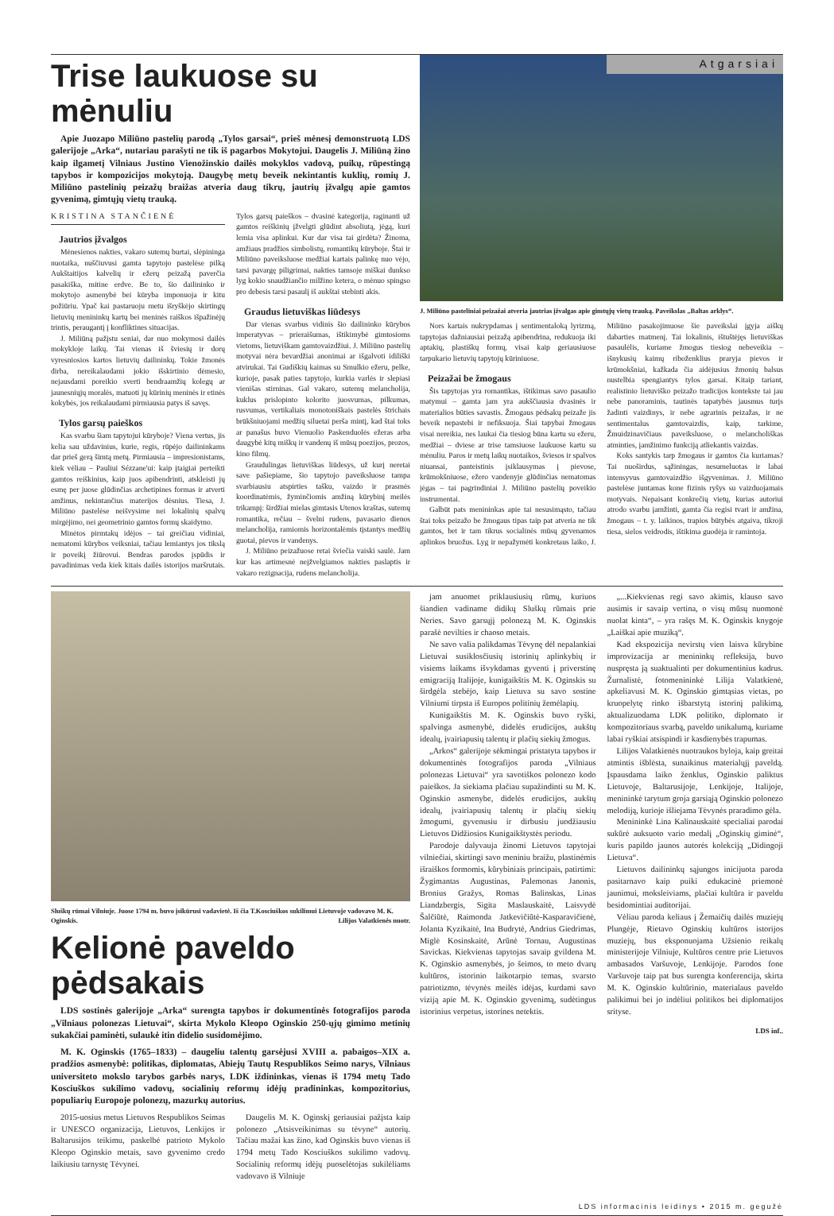Trise laukuose su mėnuliu
Apie Juozapo Miliūno pastelių parodą „Tylos garsai“, prieš mėnesį demonstruotą LDS galerijoje „Arka“, nutariau parašyti ne tik iš pagarbos Mokytojui. Daugelis J. Miliūną žino kaip ilgametį Vilniaus Justino Vienožinskio dailės mokyklos vadovą, puikų, rūpestingą tapybos ir kompozicijos mokytoją. Daugybę metų beveik nekintantis kuklių, romių J. Miliūno pastelinių peizažų braižas atveria daug tikrų, jautrių įžvalgų apie gamtos gyvenimą, gimtųjų vietų trauką.
KRISTINA STANČIENĖ
Jautrios įžvalgos
Mėnesienos nakties, vakaro sutemų burtai, slėpininga nuotaika, nuščiuvusi gamta tapytojo pastelėse pilką Aukštaitijos kalvelių ir ežerų peizažą paverčia pasakiška, mitine erdve. Be to, šio dailininko ir mokytojo asmenybė bei kūryba imponuoja ir kitu požiūriu. Ypač kai pastaruoju metu išryškėjo skirtingų lietuvių menininkų kartų bei meninės raiškos išpažinėjų trintis, peraugantį į konfliktines situacijas.
J. Miliūną pažįstu seniai, dar nuo mokymosi dailės mokykloje laikų. Tai vienas iš šviesių ir dorų vyresniosios kartos lietuvių dailininkų. Tokie žmonės dirba, nereikalaudami jokio išskirtinio dėmesio, nejausdami poreikio sverti bendraamžių kolegų ar jaunesniųjų moralės, matuoti jų kūrinių meninės ir etinės kokybės, jos reikalaudami pirmiausia patys iš savęs.
Tylos garsų paieškos
Kas svarbu šiam tapytojui kūryboje? Viena vertus, jis kelia sau uždavinius, kurie, regis, rūpėjo dailininkams dar prieš gerą šimtą metų. Pirmiausia – impresionistams, kiek vėliau – Pauliui Sézzane'ui: kaip įtaigiai perteikti gamtos reiškinius, kaip juos apibendrinti, atskleisti jų esmę per juose glūdinčias archetipines formas ir atverti amžinus, nekintančius materijos dėsnius. Tiesa, J. Miliūno pastelėse neišvysime nei lokalinių spalvų mirgėjimo, nei geometrinio gamtos formų skaidymo.
Minėtos pirmtakų idėjos – tai greičiau vidiniai, nematomi kūrybos veiksniai, tačiau lemiantys jos tikslą ir poveikį žiūrovui. Bendras parodos įspūdis ir pavadinimas veda kiek kitais dailės istorijos maršrutais. Tylos garsų paieškos – dvasinė kategorija, raginanti už gamtos reiškinių įžvelgti glūdint absoliutą, jėgą, kuri lemia visa aplinkui. Kur dar visa tai girdėta? Žinoma, amžiaus pradžios simbolistų, romantikų kūryboje. Štai ir Miliūno paveiksluose medžiai kartais palinkę nuo vėjo, tarsi pavargę piligrimai, nakties tamsoje miškai dunkso lyg kokio snaudžiančio milžino ketera, o mėnuo spingso pro debesis tarsi pasaulį iš aukštai stebinti akis.
Graudus lietuviškas liūdesys
Dar vienas svarbus vidinis šio dailininko kūrybos imperatyvas – prieraišumas, ištikimybė gimtosioms vietoms, lietuviškam gamtovaizdžiui. J. Miliūno pastelių motyvai nėra bevardžiai anonimai ar išgalvoti idiliški atvirukai. Tai Gudiškių kaimas su Smulkio ežeru, pelke, kurioje, pasak paties tapytojo, kurkia varlės ir slepiasi vienišas stirninas. Gal vakaro, sutemų melancholija, kuklus prislopinto kolorito juosvumas, pilkumas, rusvumas, vertikaliais monotoniškais pastelės štrichais brūkšniuojami medžių siluetai perša mintį, kad štai toks ar panašus buvo Vienuolio Paskenduolės ežeras arba daugybė kitų miškų ir vandenų iš mūsų poezijos, prozos, kino filmų.
Graudulingas lietuviškas liūdesys, už kurį neretai save pašiepiame, šio tapytojo paveiksluose tampa svarbiausiu atspirties tašku, vaizdo ir prasmės koordinatėmis, žyminčiomis amžiną kūrybinį meilės trikampį: širdžiai mielas gimtasis Utenos kraštas, sutemų romantika, rečiau – švelni rudens, pavasario dienos melancholija, ramiomis horizontalėmis tįstantys medžių guotai, pievos ir vandenys.
J. Miliūno peizažuose retai šviečia vaiski saulė. Jam kur kas artimesnė neįžvelgiamos nakties paslaptis ir vakaro rezignacija, rudens melancholija.
Atgarsiai
J. Miliūno pasteliniai peizažai atveria jautrias įžvalgas apie gimtųjų vietų trauką. Paveikslas „Baltas arklys“.
Nors kartais nukrypdamas į sentimentaloką lyrizmą, tapytojas dažniausiai peizažą apibendrina, redukuoja iki aptakių, plastiškų formų, visai kaip geriausiuose tarpukario lietuvių tapytojų kūriniuose.
Peizažai be žmogaus
Šis tapytojas yra romantikas, ištikimas savo pasaulio matymui – gamta jam yra aukščiausia dvasinės ir materialios būties savastis. Žmogaus pėdsakų peizaže jis beveik nepastebi ir nefiksuoja. Šiai tapybai žmogaus visai nereikia, nes laukai čia tiesiog būna kartu su ežeru, medžiai – dviese ar trise tamsiuose laukuose kartu su mėnuliu. Paros ir metų laikų nuotaikos, šviesos ir spalvos niuansai, panteistinis įsiklausymas į pievose, krūmokšniuose, ežero vandenyje glūdinčias nematomas jėgas – tai pagrindiniai J. Miliūno pastelių poveikio instrumentai.
Galbūt pats menininkas apie tai nesusimąsto, tačiau štai toks peizažo be žmogaus tipas taip pat atveria ne tik gamtos, bet ir tam tikrus socialinės mūsų gyvenamos aplinkos bruožus. Lyg ir nepažymėti konkretaus laiko, J. Miliūno pasakojimuose šie paveikslai įgyja aiškų dabarties matmenį. Tai lokalinis, ištuštėjęs lietuviškas pasaulėlis, kuriame žmogus tiesiog nebeveikia – išnykusių kaimų riboženklius praryja pievos ir krūmokšniai, kažkada čia aidėjusius žmonių balsus nustelbia spengiantys tylos garsai. Kitaip tariant, realistinio lietuviško peizažo tradicijos kontekste tai jau nebe panoraminis, tautinės tapatybės jausmus turįs žadinti vaizdinys, ir nebe agrarinis peizažas, ir ne sentimentalus gamtovaizdis, kaip, tarkime, Žmuidzinavičiaus paveiksluose, o melancholiškas atminties, įamžinimo funkciją atliekantis vaizdas.
Koks santykis tarp žmogaus ir gamtos čia kuriamas? Tai nuoširdus, sąžiningas, nesumeluotas ir labai intensyvus gamtovaizdžio išgyvenimas. J. Miliūno pastelėse juntamas kone fizinis ryšys su vaizduojamais motyvais. Nepaisant konkrečių vietų, kurias autoriui atrodo svarbu įamžinti, gamta čia regisi tvari ir amžina, žmogaus – t. y. laikinos, trapios būtybės atgaiva, tikroji tiesa, sielos veidrodis, ištikima guodėja ir ramintoja.
Sluškų rūmai Vilniuje. Juose 1794 m. buvo įsikūrusi vadavietė. Iš čia T.Kosciuškos sukilimui Lietuvoje vadovavo M. K. Oginskis. Lilijos Valatkienės nuotr.
Kelionė paveldo pėdsakais
LDS sostinės galerijoje „Arka“ surengta tapybos ir dokumentinės fotografijos paroda „Vilniaus polonezas Lietuvai“, skirta Mykolo Kleopo Oginskio 250-ųjų gimimo metinių sukakčiai paminėti, sulaukė itin didelio susidomėjimo.
M. K. Oginskis (1765–1833) – daugeliu talentų garsėjusi XVIII a. pabaigos–XIX a. pradžios asmenybė: politikas, diplomatas, Abiejų Tautų Respublikos Seimo narys, Vilniaus universiteto mokslo tarybos garbės narys, LDK iždininkas, vienas iš 1794 metų Tado Kosciuškos sukilimo vadovų, socialinių reformų idėjų pradininkas, kompozitorius, populiarių Europoje polonezų, mazurkų autorius.
2015-uosius metus Lietuvos Respublikos Seimas ir UNESCO organizacija, Lietuvos, Lenkijos ir Baltarusijos teikimu, paskelbė patrioto Mykolo Kleopo Oginskio metais, savo gyvenimo credo laikiusiu tarnystę Tėvynei.
Daugelis M. K. Oginskį geriausiai pažįsta kaip polonezo „Atsisveikinimas su tėvyne“ autorių. Tačiau mažai kas žino, kad Oginskis buvo vienas iš 1794 metų Tado Kosciuškos sukilimo vadovų. Socialinių reformų idėjų puoselėtojas sukilėliams vadovavo iš Vilniuje
jam anuomet priklausiusių rūmų, kuriuos šiandien vadiname didikų Sluškų rūmais prie Neries. Savo garsųjį polonezą M. K. Oginskis parašė nevilties ir chaoso metais.
Ne savo valia palikdamas Tėvynę dėl nepalankiai Lietuvai susiklosčiusių istorinių aplinkybių ir visiems laikams išvykdamas gyventi į priverstinę emigraciją Italijoje, kunigaikštis M. K. Oginskis su širdgėla stebėjo, kaip Lietuva su savo sostine Vilniumi tirpsta iš Europos politinių žemėlapių.
Kunigaikštis M. K. Oginskis buvo ryški, spalvinga asmenybė, didelės erudicijos, aukštų idealų, įvairiapusių talentų ir plačių siekių žmogus.
„Arkos“ galerijoje sėkmingai pristatyta tapybos ir dokumentinės fotografijos paroda „Vilniaus polonezas Lietuvai“ yra savotiškos polonezo kodo paieškos. Ja siekiama plačiau supažindinti su M. K. Oginskio asmenybe, didelės erudicijos, aukštų idealų, įvairiapusių talentų ir plačių siekių žmogumi, gyvenusiu ir dirbusiu juodžiausiu Lietuvos Didžiosios Kunigaikštystės periodu.
Parodoje dalyvauja žinomi Lietuvos tapytojai vilniečiai, skirtingi savo meniniu braižu, plastinėmis išraiškos formomis, kūrybiniais principais, patirtimi: Žygimantas Augustinas, Palemonas Janonis, Bronius Gražys, Romas Balinskas, Linas Liandzbergis, Sigita Maslauskaitė, Laisvydė Šalčiūtė, Raimonda Jatkevičiūtė-Kasparavičienė, Jolanta Kyzikaitė, Ina Budrytė, Andrius Giedrimas, Miglė Kosinskaitė, Arūnė Tornau, Augustinas Savickas. Kiekvienas tapytojas savaip gvildena M. K. Oginskio asmenybės, jo šeimos, to meto dvarų kultūros, istorinio laikotarpio temas, svarsto patriotizmo, tėvynės meilės idėjas, kurdami savo viziją apie M. K. Oginskio gyvenimą, sudėtingus istorinius verpetus, istorines netektis.
„...Kiekvienas regi savo akimis, klauso savo ausimis ir savaip vertina, o visų mūsų nuomonė nuolat kinta“, – yra rašęs M. K. Oginskis knygoje „Laiškai apie muziką“.
Kad ekspozicija nevirstų vien laisva kūrybine improvizacija ar menininkų refleksija, buvo nuspręsta ją suaktualinti per dokumentinius kadrus. Žurnalistė, fotomenininkė Lilija Valatkienė, apkeliavusi M. K. Oginskio gimtąsias vietas, po kruopelytę rinko išbarstytą istorinį palikimą, aktualizuodama LDK politiko, diplomato ir kompozitoriaus svarbą, paveldo unikalumą, kuriame labai ryškiai atsispindi ir kasdienybės trapumas.
Lilijos Valatkienės nuotraukos byloja, kaip greitai atmintis išblėsta, sunaikinus materialųjį paveldą. Įspausdama laiko ženklus, Oginskio paliktus Lietuvoje, Baltarusijoje, Lenkijoje, Italijoje, menininkė tarytum groja garsiąją Oginskio polonezo melodiją, kurioje išliejama Tėvynės praradimo gėla.
Menininkė Lina Kalinauskaitė specialiai parodai sukūrė auksuoto vario medalį „Oginskių giminė“, kuris papildo jaunos autorės kolekciją „Didingoji Lietuva“.
Lietuvos dailininkų sąjungos inicijuota paroda pasitarnavo kaip puiki edukacinė priemonė jaunimui, moksleiviams, plačiai kultūra ir paveldu besidomintiai auditorijai.
Vėliau paroda keliaus į Žemaičių dailės muziejų Plungėje, Rietavo Oginskių kultūros istorijos muziejų, bus eksponuojama Užsienio reikalų ministerijoje Vilniuje, Kultūros centre prie Lietuvos ambasados Varšuvoje, Lenkijoje. Parodos fone Varšuvoje taip pat bus surengta konferencija, skirta M. K. Oginskio kultūrinio, materialaus paveldo palikimui bei jo indėliui politikos bei diplomatijos srityse.
LDS inf..
LDS informacinis leidinys • 2015 m. gegužė